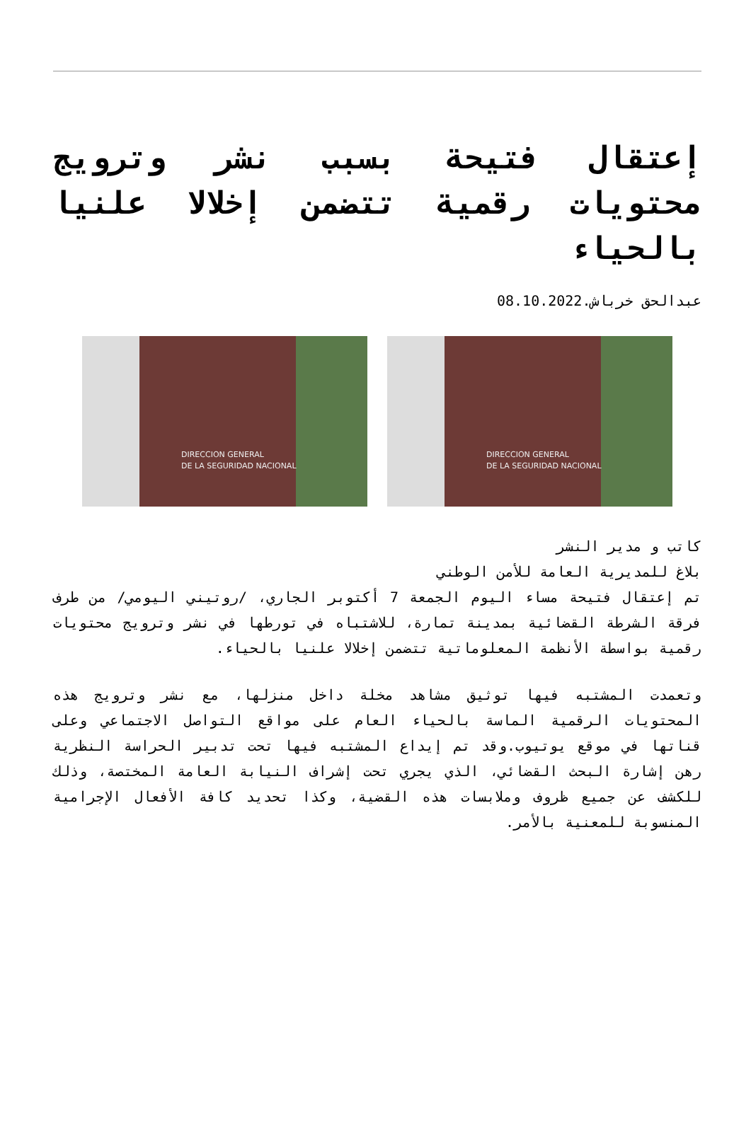إعتقال فتيحة بسبب نشر وترويج محتويات رقمية تتضمن إخلالا علنيا بالحياء
عبدالحق خرباش.08.10.2022
DIRECCION GENERAL
DE LA SEGURIDAD NACIONAL
DIRECCION GENERAL
DE LA SEGURIDAD NACIONAL
كاتب و مدير النشر
بلاغ للمديرية العامة للأمن الوطني
تم إعتقال فتيحة مساء اليوم الجمعة 7 أكتوبر الجاري، /روتيني اليومي/ من طرف فرقة الشرطة القضائية بمدينة تمارة، للاشتباه في تورطها في نشر وترويج محتويات رقمية بواسطة الأنظمة المعلوماتية تتضمن إخلالا علنيا بالحياء.
وتعمدت المشتبه فيها توثيق مشاهد مخلة داخل منزلها، مع نشر وترويج هذه المحتويات الرقمية الماسة بالحياء العام على مواقع التواصل الاجتماعي وعلى قناتها في موقع يوتيوب.وقد تم إيداع المشتبه فيها تحت تدبير الحراسة النظرية رهن إشارة البحث القضائي، الذي يجري تحت إشراف النيابة العامة المختصة، وذلك للكشف عن جميع ظروف وملابسات هذه القضية، وكذا تحديد كافة الأفعال الإجرامية المنسوبة للمعنية بالأمر.